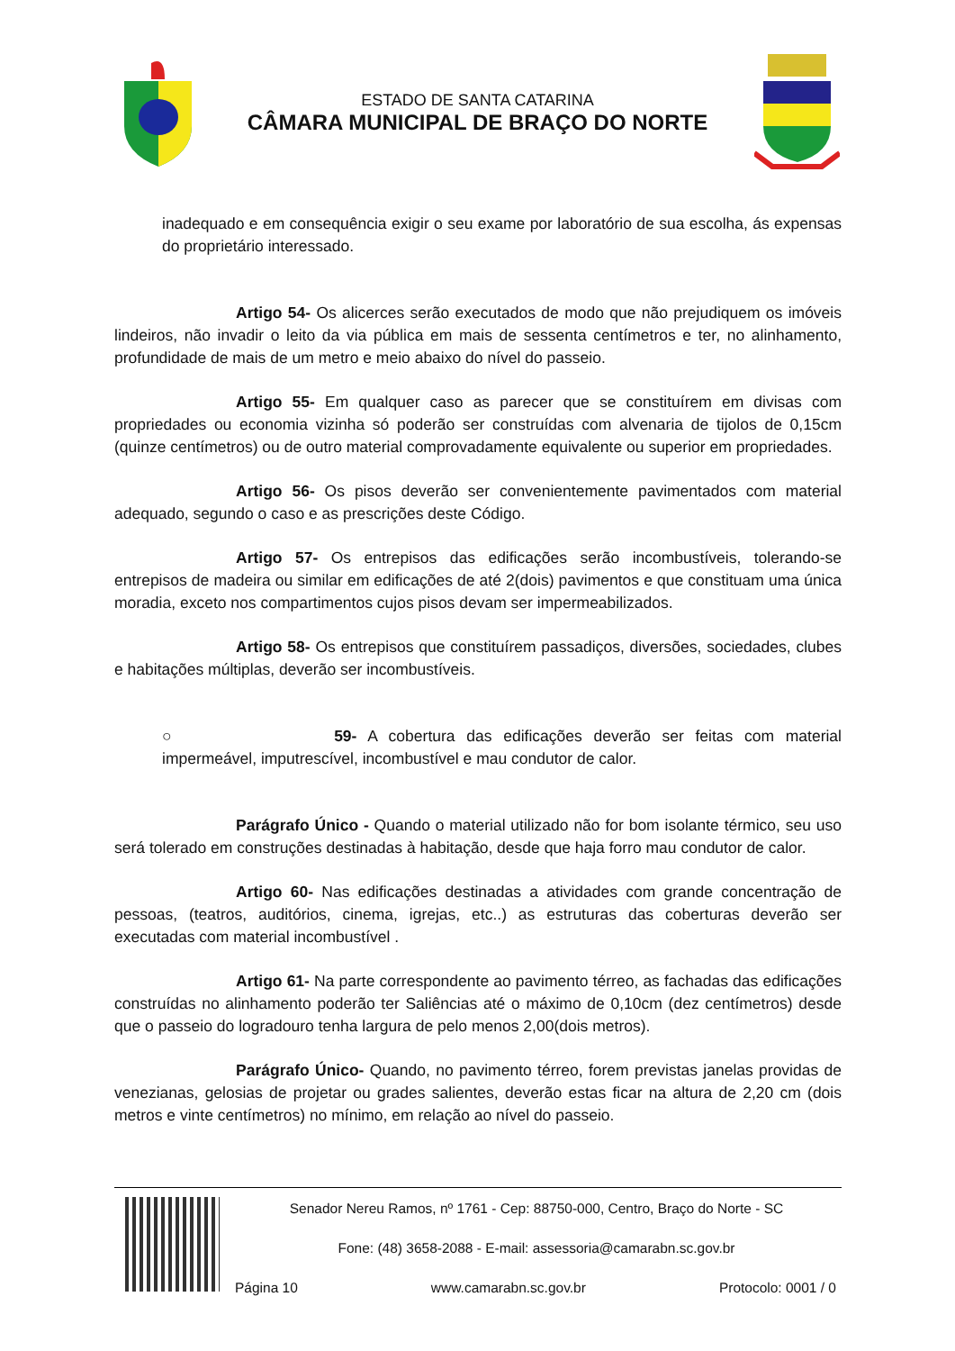ESTADO DE SANTA CATARINA
CÂMARA MUNICIPAL DE BRAÇO DO NORTE
inadequado e em consequência exigir o seu exame por laboratório de sua escolha, ás expensas do proprietário interessado.
Artigo 54- Os alicerces serão executados de modo que não prejudiquem os imóveis lindeiros, não invadir o leito da via pública em mais de sessenta centímetros e ter, no alinhamento, profundidade de mais de um metro e meio abaixo do nível do passeio.
Artigo 55- Em qualquer caso as parecer que se constituírem em divisas com propriedades ou economia vizinha só poderão ser construídas com alvenaria de tijolos de 0,15cm (quinze centímetros) ou de outro material comprovadamente equivalente ou superior em propriedades.
Artigo 56- Os pisos deverão ser convenientemente pavimentados com material adequado, segundo o caso e as prescrições deste Código.
Artigo 57- Os entrepisos das edificações serão incombustíveis, tolerando-se entrepisos de madeira ou similar em edificações de até 2(dois) pavimentos e que constituam uma única moradia, exceto nos compartimentos cujos pisos devam ser impermeabilizados.
Artigo 58- Os entrepisos que constituírem passadiços, diversões, sociedades, clubes e habitações múltiplas, deverão ser incombustíveis.
○ 59- A cobertura das edificações deverão ser feitas com material impermeável, imputrescível, incombustível e mau condutor de calor.
Parágrafo Único - Quando o material utilizado não for bom isolante térmico, seu uso será tolerado em construções destinadas à habitação, desde que haja forro mau condutor de calor.
Artigo 60- Nas edificações destinadas a atividades com grande concentração de pessoas, (teatros, auditórios, cinema, igrejas, etc..) as estruturas das coberturas deverão ser executadas com material incombustível .
Artigo 61- Na parte correspondente ao pavimento térreo, as fachadas das edificações construídas no alinhamento poderão ter Saliências até o máximo de 0,10cm (dez centímetros) desde que o passeio do logradouro tenha largura de pelo menos 2,00(dois metros).
Parágrafo Único- Quando, no pavimento térreo, forem previstas janelas providas de venezianas, gelosias de projetar ou grades salientes, deverão estas ficar na altura de 2,20 cm (dois metros e vinte centímetros) no mínimo, em relação ao nível do passeio.
Senador Nereu Ramos, nº 1761 - Cep: 88750-000, Centro, Braço do Norte - SC
Fone: (48) 3658-2088 - E-mail: assessoria@camarabn.sc.gov.br
Página 10 www.camarabn.sc.gov.br Protocolo: 0001 / 0